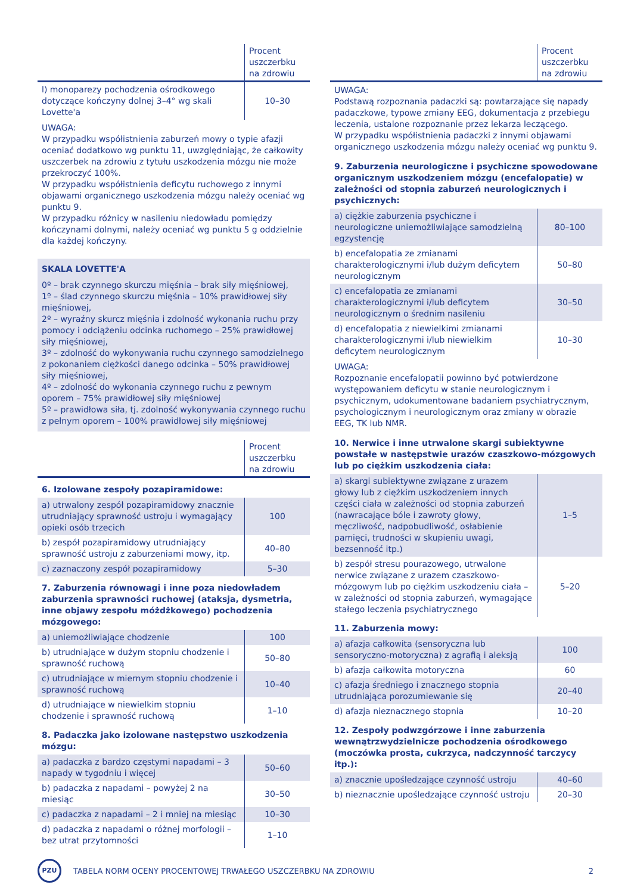| | Procent uszczerbku na zdrowiu |
| --- | --- |
| l) monoparezy pochodzenia ośrodkowego dotyczące kończyny dolnej 3–4° wg skali Lovette'a | 10–30 |
UWAGA:
W przypadku współistnienia zaburzeń mowy o typie afazji oceniać dodatkowo wg punktu 11, uwzględniając, że całkowity uszczerbek na zdrowiu z tytułu uszkodzenia mózgu nie może przekroczyć 100%.
W przypadku współistnienia deficytu ruchowego z innymi objawami organicznego uszkodzenia mózgu należy oceniać wg punktu 9.
W przypadku różnicy w nasileniu niedowładu pomiędzy kończynami dolnymi, należy oceniać wg punktu 5 g oddzielnie dla każdej kończyny.
SKALA LOVETTE'A
0º – brak czynnego skurczu mięśnia – brak siły mięśniowej,
1º – ślad czynnego skurczu mięśnia – 10% prawidłowej siły mięśniowej,
2º – wyraźny skurcz mięśnia i zdolność wykonania ruchu przy pomocy i odciążeniu odcinka ruchomego – 25% prawidłowej siły mięśniowej,
3º – zdolność do wykonywania ruchu czynnego samodzielnego z pokonaniem ciężkości danego odcinka – 50% prawidłowej siły mięśniowej,
4º – zdolność do wykonania czynnego ruchu z pewnym oporem – 75% prawidłowej siły mięśniowej
5º – prawidłowa siła, tj. zdolność wykonywania czynnego ruchu z pełnym oporem – 100% prawidłowej siły mięśniowej
| | Procent uszczerbku na zdrowiu |
| --- | --- |
| 6. Izolowane zespoły pozapiramidowe: | |
| a) utrwalony zespół pozapiramidowy znacznie utrudniający sprawność ustroju i wymagający opieki osób trzecich | 100 |
| b) zespół pozapiramidowy utrudniający sprawność ustroju z zaburzeniami mowy, itp. | 40–80 |
| c) zaznaczony zespół pozapiramidowy | 5–30 |
| 7. Zaburzenia równowagi i inne poza niedowładem zaburzenia sprawności ruchowej (ataksja, dysmetria, inne objawy zespołu móżdżkowego) pochodzenia mózgowego: | |
| a) uniemożliwiające chodzenie | 100 |
| b) utrudniające w dużym stopniu chodzenie i sprawność ruchową | 50–80 |
| c) utrudniające w miernym stopniu chodzenie i sprawność ruchową | 10–40 |
| d) utrudniające w niewielkim stopniu chodzenie i sprawność ruchową | 1–10 |
| 8. Padaczka jako izolowane następstwo uszkodzenia mózgu: | |
| a) padaczka z bardzo częstymi napadami – 3 napady w tygodniu i więcej | 50–60 |
| b) padaczka z napadami – powyżej 2 na miesiąc | 30–50 |
| c) padaczka z napadami – 2 i mniej na miesiąc | 10–30 |
| d) padaczka z napadami o różnej morfologii – bez utrat przytomności | 1–10 |
| | Procent uszczerbku na zdrowiu |
| --- | --- |
UWAGA:
Podstawą rozpoznania padaczki są: powtarzające się napady padaczkowe, typowe zmiany EEG, dokumentacja z przebiegu leczenia, ustalone rozpoznanie przez lekarza leczącego.
W przypadku współistnienia padaczki z innymi objawami organicznego uszkodzenia mózgu należy oceniać wg punktu 9.
| 9. Zaburzenia neurologiczne i psychiczne spowodowane organicznym uszkodzeniem mózgu (encefalopatie) w zależności od stopnia zaburzeń neurologicznych i psychicznych: | |
| a) ciężkie zaburzenia psychiczne i neurologiczne uniemożliwiające samodzielną egzystencję | 80–100 |
| b) encefalopatia ze zmianami charakterologicznymi i/lub dużym deficytem neurologicznym | 50–80 |
| c) encefalopatia ze zmianami charakterologicznymi i/lub deficytem neurologicznym o średnim nasileniu | 30–50 |
| d) encefalopatia z niewielkimi zmianami charakterologicznymi i/lub niewielkim deficytem neurologicznym | 10–30 |
UWAGA:
Rozpoznanie encefalopatii powinno być potwierdzone występowaniem deficytu w stanie neurologicznym i psychicznym, udokumentowane badaniem psychiatrycznym, psychologicznym i neurologicznym oraz zmiany w obrazie EEG, TK lub NMR.
| 10. Nerwice i inne utrwalone skargi subiektywne powstałe w następstwie urazów czaszkowo-mózgowych lub po ciężkim uszkodzenia ciała: | |
| a) skargi subiektywne związane z urazem głowy lub z ciężkim uszkodzeniem innych części ciała w zależności od stopnia zaburzeń (nawracające bóle i zawroty głowy, męczliwość, nadpobudliwość, osłabienie pamięci, trudności w skupieniu uwagi, bezsenność itp.) | 1–5 |
| b) zespół stresu pourazowego, utrwalone nerwice związane z urazem czaszkowo-mózgowym lub po ciężkim uszkodzeniu ciała – w zależności od stopnia zaburzeń, wymagające stałego leczenia psychiatrycznego | 5–20 |
| 11. Zaburzenia mowy: | |
| a) afazja całkowita (sensoryczna lub sensoryczno-motoryczna) z agrafią i aleksją | 100 |
| b) afazja całkowita motoryczna | 60 |
| c) afazja średniego i znacznego stopnia utrudniająca porozumiewanie się | 20–40 |
| d) afazja nieznacznego stopnia | 10–20 |
| 12. Zespoły podwzgórzowe i inne zaburzenia wewnątrzwydzielnicze pochodzenia ośrodkowego (moczówka prosta, cukrzyca, nadczynność tarczycy itp.): | |
| a) znacznie upośledzające czynność ustroju | 40–60 |
| b) nieznacznie upośledzające czynność ustroju | 20–30 |
PZU
TABELA NORM OCENY PROCENTOWEJ TRWAŁEGO USZCZERBKU NA ZDROWIU
2